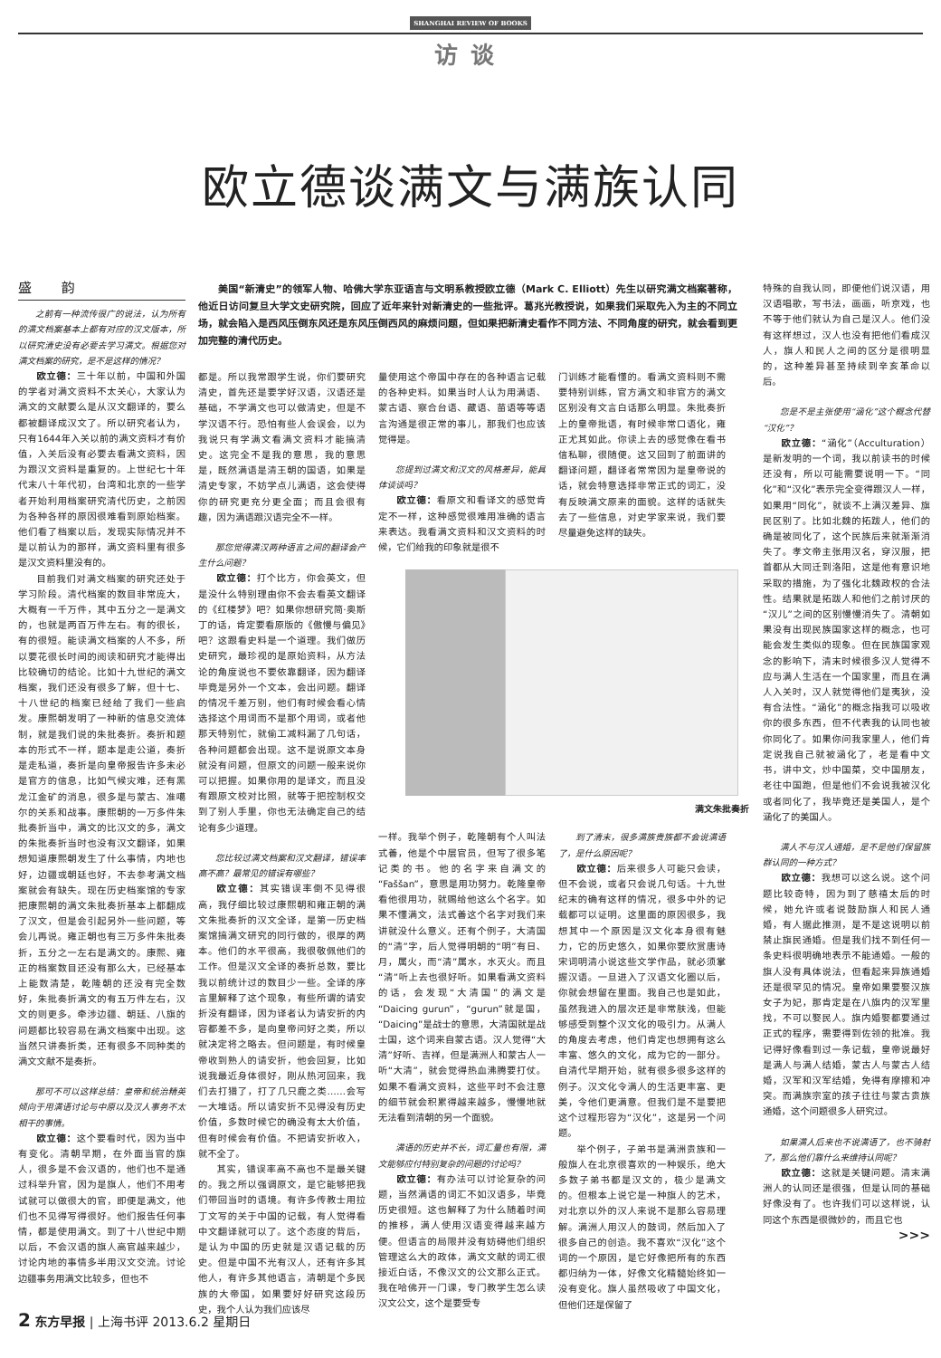SHANGHAI REVIEW OF BOOKS
访谈
欧立德谈满文与满族认同
盛 韵
之前有一种流传很广的说法，认为所有的满文档案基本上都有对应的汉文版本，所以研究清史没有必要去学习满文。根据您对满文档案的研究，是不是这样的情况？
欧立德：三十年以前，中国和外国的学者对满文资料不太关心，大家认为满文的文献要么是从汉文翻译的，要么都被翻译成汉文了。所以研究者认为，只有1644年入关以前的满文资料才有价值，入关后没有必要去看满文资料，因为跟汉文资料是重复的。上世纪七十年代末八十年代初，台湾和北京的一些学者开始利用档案研究清代历史，之前因为各种各样的原因很难看到原始档案。他们看了档案以后，发现实际情况并不是以前认为的那样，满文资料里有很多是汉文资料里没有的。
目前我们对满文档案的研究还处于学习阶段。清代档案的数目非常庞大，大概有一千万件，其中五分之一是满文的，也就是两百万件左右。有的很长，有的很短。能读满文档案的人不多，所以要花很长时间的阅读和研究才能得出比较确切的结论。比如十九世纪的满文档案，我们还没有很多了解，但十七、十八世纪的档案已经给了我们一些启发。康熙朝发明了一种新的信息交流体制，就是我们说的朱批奏折。奏折和题本的形式不一样，题本是走公道，奏折是走私道，奏折是向皇帝报告许多未必是官方的信息，比如气候灾难，还有黑龙江金矿的消息，很多是与蒙古、准噶尔的关系和战事。康熙朝的一万多件朱批奏折当中，满文的比汉文的多，满文的朱批奏折当时也没有汉文翻译，如果想知道康熙朝发生了什么事情，内地也好，边疆或朝廷也好，不去参考满文档案就会有缺失。现在历史档案馆的专家把康熙朝的满文朱批奏折基本上都翻成了汉文，但是会引起另外一些问题，等会儿再说。雍正朝也有三万多件朱批奏折，五分之一左右是满文的。康熙、雍正的档案数目还没有那么大，已经基本上能数清楚，乾隆朝的还没有完全数好，朱批奏折满文的有五万件左右，汉文的则更多。牵涉边疆、朝廷、八旗的问题都比较容易在满文档案中出现。这当然只讲奏折类，还有很多不同种类的满文文献不是奏折。
那可不可以这样总结：皇帝和统治精英倾向于用满语讨论与中原以及汉人事务不太相干的事情。
欧立德：这个要看时代，因为当中有变化。清朝早期，在外面当官的旗人，很多是不会汉语的，他们也不是通过科举升官，因为是旗人，他们不用考试就可以做很大的官，即便是满文，他们也不见得写得很好。他们报告任何事情，都是使用满文。到了十八世纪中期以后，不会汉语的旗人高官越来越少，讨论内地的事情多半用汉文交流。讨论边疆事务用满文比较多，但也不
美国“新清史”的领军人物、哈佛大学东亚语言与文明系教授欧立德（Mark C. Elliott）先生以研究满文档案著称，他近日访问复旦大学文史研究院，回应了近年来针对新清史的一些批评。葛兆光教授说，如果我们采取先入为主的不同立场，就会陷入是西风压倒东风还是东风压倒西风的麻烦问题，但如果把新清史看作不同方法、不同角度的研究，就会看到更加完整的清代历史。
都是。所以我常跟学生说，你们要研究清史，首先还是要学好汉语，汉语还是基础，不学满文也可以做清史，但是不学汉语不行。恐怕有些人会误会，以为我说只有学满文看满文资料才能搞清史。这完全不是我的意思，我的意思是，既然满语是清王朝的国语，如果是清史专家，不妨学点儿满语，这会使得你的研究更充分更全面；而且会很有趣，因为满语跟汉语完全不一样。
那您觉得满汉两种语言之间的翻译会产生什么问题？
欧立德：打个比方，你会英文，但是没什么特别理由你不会去看英文翻译的《红楼梦》吧？如果你想研究简·奥斯丁的话，肯定要看原版的《傲慢与偏见》吧？这跟看史料是一个道理。我们做历史研究，最珍视的是原始资料，从方法论的角度说也不要依靠翻译，因为翻译毕竟是另外一个文本，会出问题。翻译的情况千差万别，他们有时候会看心情选择这个用词而不是那个用词，或者他那天特别忙，就偷工减料漏了几句话，各种问题都会出现。这不是说原文本身就没有问题，但原文的问题一般来说你可以把握。如果你用的是译文，而且没有跟原文校对比照，就等于把控制权交到了别人手里，你也无法确定自己的结论有多少道理。
您比较过满文档案和汉文翻译，错误率高不高？最常见的错误有哪些？
欧立德：其实错误率倒不见得很高，我仔细比较过康熙朝和雍正朝的满文朱批奏折的汉文全译，是第一历史档案馆搞满文研究的同行做的，很厚的两本。他们的水平很高，我很敬佩他们的工作。但是汉文全译的奏折总数，要比我以前统计过的数目少一些。全译的序言里解释了这个现象，有些所谓的请安折没有翻译，因为译者认为请安折的内容都差不多，是向皇帝问好之类，所以就决定将之略去。但问题是，有时候皇帝收到熟人的请安折，他会回复，比如说我最近身体很好，刚从热河回来，我们去打猎了，打了几只鹿之类……会写一大堆话。所以请安折不见得没有历史价值，多数时候它的确没有太大价值，但有时候会有价值。不把请安折收入，就不全了。
其实，错误率高不高也不是最关键的。我之所以强调原文，是它能够把我们带回当时的语境。有许多传教士用拉丁文写的关于中国的记载，有人觉得看中文翻译就可以了。这个态度的背后，是认为中国的历史就是汉语记载的历史。但是中国不光有汉人，还有许多其他人，有许多其他语言，清朝是个多民族的大帝国，如果要好好研究这段历史，我个人认为我们应该尽
量使用这个帝国中存在的各种语言记载的各种史料。如果当时人认为用满语、蒙古语、察合台语、藏语、苗语等等语言沟通是很正常的事儿，那我们也应该觉得是。
您提到过满文和汉文的风格差异，能具体谈谈吗？
欧立德：看原文和看译文的感觉肯定不一样，这种感觉很难用准确的语言来表达。我看满文资料和汉文资料的时候，它们给我的印象就是很不
门训练才能看懂的。看满文资料则不需要特别训练，官方满文和非官方的满文区别没有文言白话那么明显。朱批奏折上的皇帝批语，有时候非常口语化，雍正尤其如此。你读上去的感觉像在看书信私聊，很随便。这又回到了前面讲的翻译问题，翻译者常常因为是皇帝说的话，就会特意选择非常正式的词汇，没有反映满文原来的面貌。这样的话就失去了一些信息，对史学家来说，我们要尽量避免这样的缺失。
满文朱批奏折
一样。我举个例子，乾隆朝有个人叫法式善，他是个中层官员，但写了很多笔记类的书。他的名字来自满文的“Faššan”，意思是用功努力。乾隆皇帝看他很用功，就赐给他这么个名字。如果不懂满文，法式善这个名字对我们来讲就没什么意义。还有个例子，大清国的“清”字，后人觉得明朝的“明”有日、月，属火，而“清”属水，水灭火。而且“清”听上去也很好听。如果看满文资料的话，会发现“大清国”的满文是“Daicing gurun”，“gurun”就是国，“Daicing”是战士的意思，大清国就是战士国，这个词来自蒙古语。汉人觉得“大清”好听、吉祥，但是满洲人和蒙古人一听“大清”，就会觉得热血沸腾要打仗。如果不看满文资料，这些平时不会注意的细节就会积累得越来越多，慢慢地就无法看到清朝的另一个面貌。
满语的历史并不长，词汇量也有限，满文能够应付特别复杂的问题的讨论吗？
欧立德：有办法可以讨论复杂的问题，当然满语的词汇不如汉语多，毕竟历史很短。这也解释了为什么随着时间的推移，满人使用汉语变得越来越方便。但语言的局限并没有妨碍他们组织管理这么大的政体，满文文献的词汇很接近白话，不像汉文的公文那么正式。我在哈佛开一门课，专门教学生怎么读汉文公文，这个是要受专
到了清末，很多满族贵族都不会说满语了，是什么原因呢？
欧立德：后来很多人可能只会读，但不会说，或者只会说几句话。十九世纪末的确有这样的情况，很多中外的记载都可以证明。这里面的原因很多，我想其中一个原因是汉文化本身很有魅力，它的历史悠久，如果你要欣赏唐诗宋词明清小说这些文学作品，就必须掌握汉语。一旦进入了汉语文化圈以后，你就会想留在里面。我自己也是如此，虽然我进入的层次还是非常肤浅，但能够感受到整个汉文化的吸引力。从满人的角度去考虑，他们肯定也想拥有这么丰富、悠久的文化，成为它的一部分。自清代早期开始，就有很多很多这样的例子。汉文化令满人的生活更丰富、更美，令他们更满意。但我们是不是要把这个过程形容为“汉化”，这是另一个问题。
举个例子，子弟书是满洲贵族和一般旗人在北京很喜欢的一种娱乐，绝大多数子弟书都是汉文的，极少是满文的。但根本上说它是一种旗人的艺术，对北京以外的汉人来说不是那么容易理解。满洲人用汉人的鼓词，然后加入了很多自己的创造。我不喜欢“汉化”这个词的一个原因，是它好像把所有的东西都归纳为一体，好像文化精髓始终如一没有变化。旗人虽然吸收了中国文化，但他们还是保留了
特殊的自我认同，即便他们说汉语，用汉语唱歌，写书法，画画，听京戏，也不等于他们就认为自己是汉人。他们没有这样想过，汉人也没有把他们看成汉人，旗人和民人之间的区分是很明显的，这种差异甚至持续到辛亥革命以后。
您是不是主张使用“涵化”这个概念代替“汉化”？
欧立德：“涵化”（Acculturation）是新发明的一个词，我以前读书的时候还没有，所以可能需要说明一下。“同化”和“汉化”表示完全变得跟汉人一样，如果用“同化”，就谈不上满汉差异、旗民区别了。比如北魏的拓跋人，他们的确是被同化了，这个民族后来就渐渐消失了。孝文帝主张用汉名，穿汉服，把首都从大同迁到洛阳，这是他有意识地采取的措施，为了强化北魏政权的合法性。结果就是拓跋人和他们之前讨厌的“汉儿”之间的区别慢慢消失了。清朝如果没有出现民族国家这样的概念，也可能会发生类似的现象。但在民族国家观念的影响下，清末时候很多汉人觉得不应与满人生活在一个国家里，而且在满人入关时，汉人就觉得他们是夷狄，没有合法性。“涵化”的概念指我可以吸收你的很多东西，但不代表我的认同也被你同化了。如果你问我家里人，他们肯定说我自己就被涵化了，老是看中文书，讲中文，炒中国菜，交中国朋友，老往中国跑，但是他们不会说我被汉化或者同化了，我毕竟还是美国人，是个涵化了的美国人。
满人不与汉人通婚，是不是他们保留族群认同的一种方式？
欧立德：我想可以这么说。这个问题比较奇特，因为到了慈禧太后的时候，她允许或者说鼓励旗人和民人通婚，有人据此推测，是不是这说明以前禁止旗民通婚。但是我们找不到任何一条史料很明确地表示不能通婚。一般的旗人没有具体说法，但看起来异族通婚还是很罕见的情况。皇帝如果要娶汉族女子为妃，那肯定是在八旗内的汉军里找，不可以娶民人。旗内婚娶都要通过正式的程序，需要得到佐领的批准。我记得好像看到过一条记载，皇帝说最好是满人与满人结婚，蒙古人与蒙古人结婚，汉军和汉军结婚，免得有摩擦和冲突。而满族宗室的孩子往往与蒙古贵族通婚，这个问题很多人研究过。
如果满人后来也不说满语了，也不骑射了，那么他们靠什么来维持认同呢？
欧立德：这就是关键问题。清末满洲人的认同还是很强，但是认同的基础好像没有了。也许我们可以这样说，认同这个东西是很微妙的，而且它也
>>>
2 东方早报 | 上海书评 2013.6.2 星期日